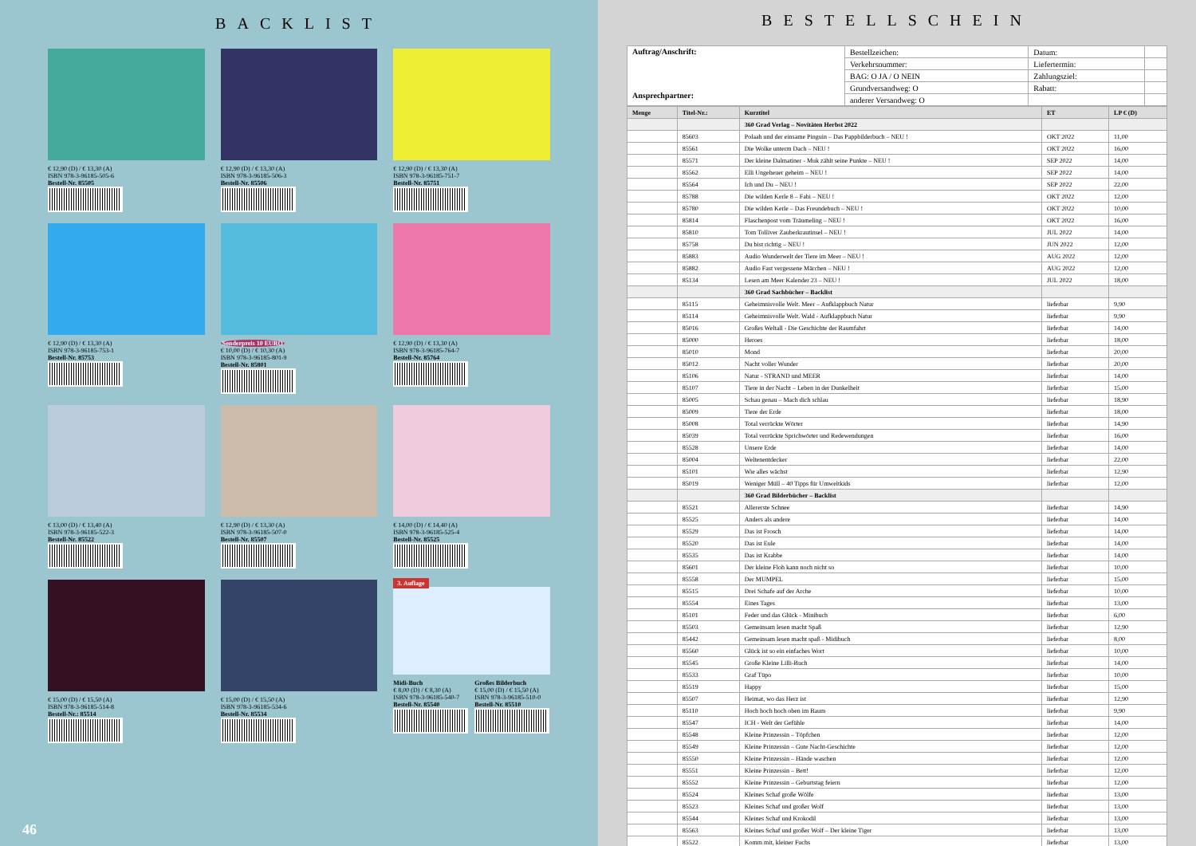BACKLIST
€ 12,90 (D) / € 13,30 (A)
ISBN 978-3-96185-505-6
Bestell-Nr. 85505
€ 12,90 (D) / € 13,30 (A)
ISBN 978-3-96185-506-3
Bestell-Nr. 85506
€ 12,90 (D) / € 13,30 (A)
ISBN 978-3-96185-751-7
Bestell-Nr. 85751
€ 12,90 (D) / € 13,30 (A)
ISBN 978-3-96185-753-1
Bestell-Nr. 85753
Sonderpreis 10 EURO
€ 10,00 (D) / € 10,30 (A)
ISBN 978-3-96185-801-9
Bestell-Nr. 85801
€ 12,90 (D) / € 13,30 (A)
ISBN 978-3-96185-764-7
Bestell-Nr. 85764
€ 13,00 (D) / € 13,40 (A)
ISBN 978-3-96185-522-3
Bestell-Nr. 85522
€ 12,90 (D) / € 13,30 (A)
ISBN 978-3-96185-507-0
Bestell-Nr. 85507
€ 14,00 (D) / € 14,40 (A)
ISBN 978-3-96185-525-4
Bestell-Nr. 85525
€ 15,00 (D) / € 15,50 (A)
ISBN 978-3-96185-514-8
Bestell-Nr.: 85514
€ 15,00 (D) / € 15,50 (A)
ISBN 978-3-96185-534-6
Bestell-Nr. 85534
3. Auflage
Midi-Buch
€ 8,00 (D) / € 8,30 (A)
ISBN 978-3-96185-540-7
Bestell-Nr. 85540
Großes Bilderbuch
€ 15,00 (D) / € 15,50 (A)
ISBN 978-3-96185-510-0
Bestell-Nr. 85510
46
BESTELLSCHEIN
| Auftrag/Anschrift: Ansprechpartner: | Bestellzeichen: | Datum: | |
| | Verkehrsnummer: | Liefertermin: | |
| | BAG: O JA / O NEIN | Zahlungsziel: | |
| | Grundversandweg: O | Rabatt: | |
| | anderer Versandweg: O | | |
| Menge | Titel-Nr.: | Kurztitel | ET | LP € (D) |
| --- | --- | --- | --- | --- |
| | | 360 Grad Verlag – Novitäten Herbst 2022 | | |
| | 85603 | Polaah und der einsame Pinguin – Das Pappbilderbuch – NEU ! | OKT 2022 | 11,00 |
| | 85561 | Die Wolke unterm Dach – NEU ! | OKT 2022 | 16,00 |
| | 85571 | Der kleine Dalmatiner - Muk zählt seine Punkte – NEU ! | SEP 2022 | 14,00 |
| | 85562 | Elli Ungeheuer geheim – NEU ! | SEP 2022 | 14,00 |
| | 85564 | Ich und Du – NEU ! | SEP 2022 | 22,00 |
| | 85788 | Die wilden Kerle 8 – Fabi – NEU ! | OKT 2022 | 12,00 |
| | 85780 | Die wilden Kerle – Das Freundebuch – NEU ! | OKT 2022 | 10,00 |
| | 85814 | Flaschenpost vom Träumeling – NEU ! | OKT 2022 | 16,00 |
| | 85810 | Tom Tolliver Zauberkrautinsel – NEU ! | JUL 2022 | 14,00 |
| | 85758 | Du bist richtig – NEU ! | JUN 2022 | 12,00 |
| | 85883 | Audio Wunderwelt der Tiere im Meer – NEU ! | AUG 2022 | 12,00 |
| | 85882 | Audio Fast vergessene Märchen – NEU ! | AUG 2022 | 12,00 |
| | 85134 | Lesen am Meer Kalender 23 – NEU ! | JUL 2022 | 18,00 |
| | | 360 Grad Sachbücher – Backlist | | |
| | 85115 | Geheimnisvolle Welt. Meer – Aufklappbuch Natur | lieferbar | 9,90 |
| | 85114 | Geheimnisvolle Welt. Wald - Aufklappbuch Natur | lieferbar | 9,90 |
| | 85016 | Großes Weltall - Die Geschichte der Raumfahrt | lieferbar | 14,00 |
| | 85000 | Heroes | lieferbar | 18,00 |
| | 85010 | Mond | lieferbar | 20,00 |
| | 85012 | Nacht voller Wunder | lieferbar | 20,00 |
| | 85106 | Natur - STRAND und MEER | lieferbar | 14,00 |
| | 85107 | Tiere in der Nacht – Leben in der Dunkelheit | lieferbar | 15,00 |
| | 85005 | Schau genau – Mach dich schlau | lieferbar | 18,90 |
| | 85009 | Tiere der Erde | lieferbar | 18,00 |
| | 85008 | Total verrückte Wörter | lieferbar | 14,90 |
| | 85039 | Total verrückte Sprichwörter und Redewendungen | lieferbar | 16,00 |
| | 85528 | Unsere Erde | lieferbar | 14,00 |
| | 85004 | Weltenentdecker | lieferbar | 22,00 |
| | 85101 | Wie alles wächst | lieferbar | 12,90 |
| | 85019 | Weniger Müll – 40 Tipps für Umweltkids | lieferbar | 12,00 |
| | | 360 Grad Bilderbücher – Backlist | | |
| | 85521 | Allererste Schnee | lieferbar | 14,90 |
| | 85525 | Anders als andere | lieferbar | 14,00 |
| | 85529 | Das ist Frosch | lieferbar | 14,00 |
| | 85520 | Das ist Eule | lieferbar | 14,00 |
| | 85535 | Das ist Krabbe | lieferbar | 14,00 |
| | 85601 | Der kleine Floh kann noch nicht so | lieferbar | 10,00 |
| | 85558 | Der MUMPEL | lieferbar | 15,00 |
| | 85515 | Drei Schafe auf der Arche | lieferbar | 10,00 |
| | 85554 | Eines Tages | lieferbar | 13,00 |
| | 85101 | Feder und das Glück - Minibuch | lieferbar | 6,00 |
| | 85503 | Gemeinsam lesen macht Spaß | lieferbar | 12,90 |
| | 85442 | Gemeinsam lesen macht spaß - Midibuch | lieferbar | 8,00 |
| | 85560 | Glück ist so ein einfaches Wort | lieferbar | 10,00 |
| | 85545 | Große Kleine Lilli-Buch | lieferbar | 14,00 |
| | 85533 | Graf Tüpo | lieferbar | 10,00 |
| | 85519 | Happy | lieferbar | 15,00 |
| | 85507 | Heimat, wo das Herz ist | lieferbar | 12,90 |
| | 85110 | Hoch hoch hoch oben im Baum | lieferbar | 9,90 |
| | 85547 | ICH - Welt der Gefühle | lieferbar | 14,00 |
| | 85548 | Kleine Prinzessin – Töpfchen | lieferbar | 12,00 |
| | 85549 | Kleine Prinzessin – Gute Nacht-Geschichte | lieferbar | 12,00 |
| | 85550 | Kleine Prinzessin – Hände waschen | lieferbar | 12,00 |
| | 85551 | Kleine Prinzessin – Bett! | lieferbar | 12,00 |
| | 85552 | Kleine Prinzessin – Geburtstag feiern | lieferbar | 12,00 |
| | 85524 | Kleines Schaf große Wölfe | lieferbar | 13,00 |
| | 85523 | Kleines Schaf und großer Wolf | lieferbar | 13,00 |
| | 85544 | Kleines Schaf und Krokodil | lieferbar | 13,00 |
| | 85563 | Kleines Schaf und großer Wolf – Der kleine Tiger | lieferbar | 13,00 |
| | 85522 | Komm mit, kleiner Fuchs | lieferbar | 13,00 |